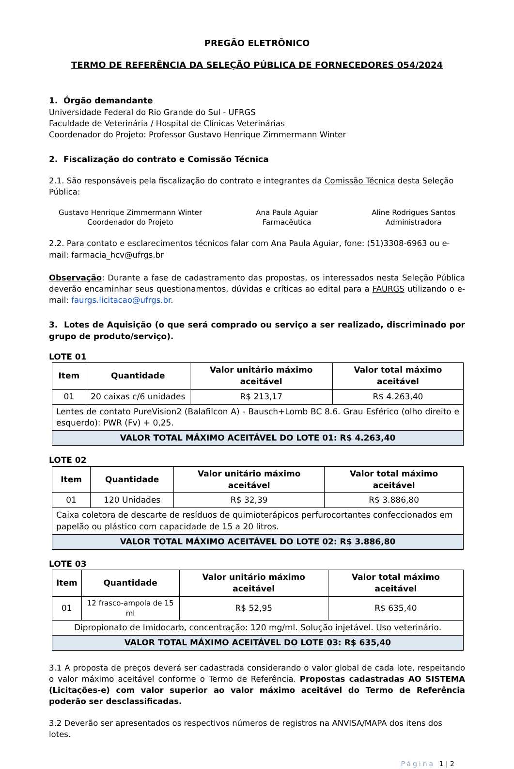PREGÃO ELETRÔNICO
TERMO DE REFERÊNCIA DA SELEÇÃO PÚBLICA DE FORNECEDORES 054/2024
1. Órgão demandante
Universidade Federal do Rio Grande do Sul - UFRGS
Faculdade de Veterinária / Hospital de Clínicas Veterinárias
Coordenador do Projeto: Professor Gustavo Henrique Zimmermann Winter
2. Fiscalização do contrato e Comissão Técnica
2.1. São responsáveis pela fiscalização do contrato e integrantes da Comissão Técnica desta Seleção Pública:
Gustavo Henrique Zimmermann Winter
Coordenador do Projeto
Ana Paula Aguiar
Farmacêutica
Aline Rodrigues Santos
Administradora
2.2. Para contato e esclarecimentos técnicos falar com Ana Paula Aguiar, fone: (51)3308-6963 ou e-mail: farmacia_hcv@ufrgs.br
Observação: Durante a fase de cadastramento das propostas, os interessados nesta Seleção Pública deverão encaminhar seus questionamentos, dúvidas e críticas ao edital para a FAURGS utilizando o e-mail: faurgs.licitacao@ufrgs.br.
3. Lotes de Aquisição (o que será comprado ou serviço a ser realizado, discriminado por grupo de produto/serviço).
LOTE 01
| Item | Quantidade | Valor unitário máximo aceitável | Valor total máximo aceitável |
| --- | --- | --- | --- |
| 01 | 20 caixas c/6 unidades | R$ 213,17 | R$ 4.263,40 |
| Lentes de contato PureVision2 (Balafilcon A) - Bausch+Lomb BC 8.6. Grau Esférico (olho direito e esquerdo): PWR (Fv) + 0,25. | | | |
| VALOR TOTAL MÁXIMO ACEITÁVEL DO LOTE 01: R$ 4.263,40 | | | |
LOTE 02
| Item | Quantidade | Valor unitário máximo aceitável | Valor total máximo aceitável |
| --- | --- | --- | --- |
| 01 | 120 Unidades | R$ 32,39 | R$ 3.886,80 |
| Caixa coletora de descarte de resíduos de quimioterápicos perfurocortantes confeccionados em papelão ou plástico com capacidade de 15 a 20 litros. | | | |
| VALOR TOTAL MÁXIMO ACEITÁVEL DO LOTE 02: R$ 3.886,80 | | | |
LOTE 03
| Item | Quantidade | Valor unitário máximo aceitável | Valor total máximo aceitável |
| --- | --- | --- | --- |
| 01 | 12 frasco-ampola de 15 ml | R$ 52,95 | R$ 635,40 |
| Dipropionato de Imidocarb, concentração: 120 mg/ml. Solução injetável. Uso veterinário. | | | |
| VALOR TOTAL MÁXIMO ACEITÁVEL DO LOTE 03: R$ 635,40 | | | |
3.1 A proposta de preços deverá ser cadastrada considerando o valor global de cada lote, respeitando o valor máximo aceitável conforme o Termo de Referência. Propostas cadastradas AO SISTEMA (Licitações-e) com valor superior ao valor máximo aceitável do Termo de Referência poderão ser desclassificadas.
3.2 Deverão ser apresentados os respectivos números de registros na ANVISA/MAPA dos itens dos lotes.
Página 1 | 2